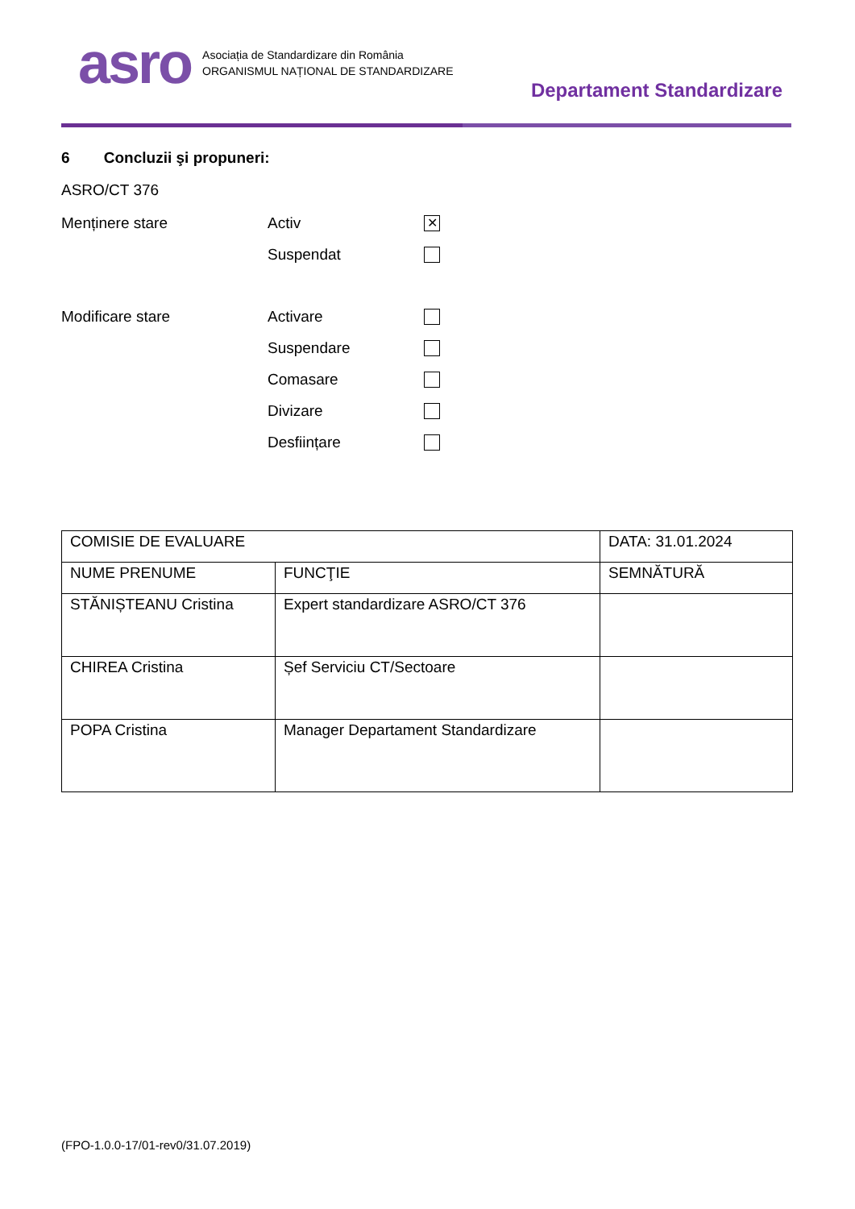asro
Asociația de Standardizare din România
ORGANISMUL NAȚIONAL DE STANDARDIZARE
Departament Standardizare
6 Concluzii şi propuneri:
ASRO/CT 376
Menținere stare Activ ✕
Suspendat
Modificare stare Activare
Suspendare
Comasare
Divizare
Desființare
| COMISIE DE EVALUARE | | DATA: 31.01.2024 |
| NUME PRENUME | FUNCŢIE | SEMNĂTURĂ |
| STĂNIȘTEANU Cristina | Expert standardizare ASRO/CT 376 | |
| CHIREA Cristina | Șef Serviciu CT/Sectoare | |
| POPA Cristina | Manager Departament Standardizare | |
(FPO-1.0.0-17/01-rev0/31.07.2019)